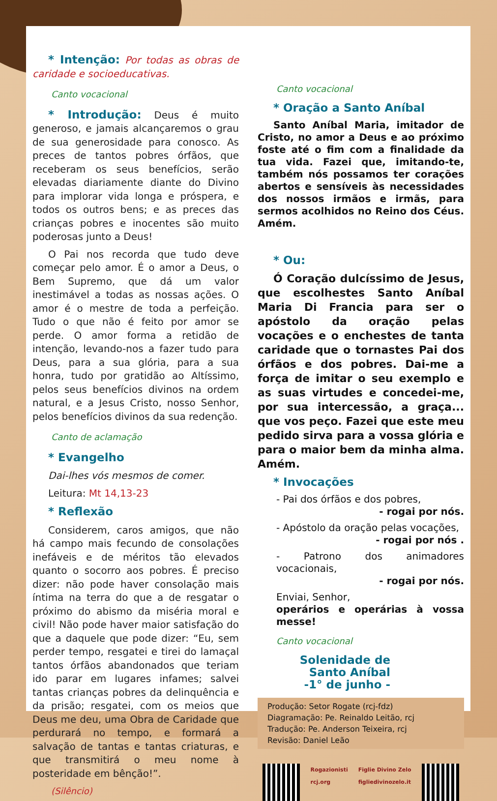* Intenção: Por todas as obras de caridade e socioeducativas.
Canto vocacional
* Introdução: Deus é muito generoso, e jamais alcançaremos o grau de sua generosidade para conosco. As preces de tantos pobres órfãos, que receberam os seus benefícios, serão elevadas diariamente diante do Divino para implorar vida longa e próspera, e todos os outros bens; e as preces das crianças pobres e inocentes são muito poderosas junto a Deus!
O Pai nos recorda que tudo deve começar pelo amor. É o amor a Deus, o Bem Supremo, que dá um valor inestimável a todas as nossas ações. O amor é o mestre de toda a perfeição. Tudo o que não é feito por amor se perde. O amor forma a retidão de intenção, levando-nos a fazer tudo para Deus, para a sua glória, para a sua honra, tudo por gratidão ao Altíssimo, pelos seus benefícios divinos na ordem natural, e a Jesus Cristo, nosso Senhor, pelos benefícios divinos da sua redenção.
Canto de aclamação
* Evangelho
Dai-lhes vós mesmos de comer.
Leitura: Mt 14,13-23
* Reflexão
Considerem, caros amigos, que não há campo mais fecundo de consolações inefáveis e de méritos tão elevados quanto o socorro aos pobres. É preciso dizer: não pode haver consolação mais íntima na terra do que a de resgatar o próximo do abismo da miséria moral e civil! Não pode haver maior satisfação do que a daquele que pode dizer: “Eu, sem perder tempo, resgatei e tirei do lamaçal tantos órfãos abandonados que teriam ido parar em lugares infames; salvei tantas crianças pobres da delinquência e da prisão; resgatei, com os meios que Deus me deu, uma Obra de Caridade que perdurará no tempo, e formará a salvação de tantas e tantas criaturas, e que transmitirá o meu nome à posteridade em bênção!”.
(Silêncio)
Canto vocacional
* Oração a Santo Aníbal
Santo Aníbal Maria, imitador de Cristo, no amor a Deus e ao próximo foste até o fim com a finalidade da tua vida. Fazei que, imitando-te, também nós possamos ter corações abertos e sensíveis às necessidades dos nossos irmãos e irmãs, para sermos acolhidos no Reino dos Céus. Amém.
* Ou:
Ó Coração dulcíssimo de Jesus, que escolhestes Santo Aníbal Maria Di Francia para ser o apóstolo da oração pelas vocações e o enchestes de tanta caridade que o tornastes Pai dos órfãos e dos pobres. Dai-me a força de imitar o seu exemplo e as suas virtudes e concedei-me, por sua intercessão, a graça... que vos peço. Fazei que este meu pedido sirva para a vossa glória e para o maior bem da minha alma. Amém.
* Invocações
- Pai dos órfãos e dos pobres,
- rogai por nós.
- Apóstolo da oração pelas vocações,
- rogai por nós .
- Patrono dos animadores vocacionais,
- rogai por nós.
Enviai, Senhor,
operários e operárias à vossa messe!
Canto vocacional
Solenidade de Santo Aníbal
-1° de junho -
Produção: Setor Rogate (rcj-fdz)
Diagramação: Pe. Reinaldo Leitão, rcj
Tradução: Pe. Anderson Teixeira, rcj
Revisão: Daniel Leão
Rogazionisti
rcj.org
Figlie Divino Zelo
figliedivinozelo.it